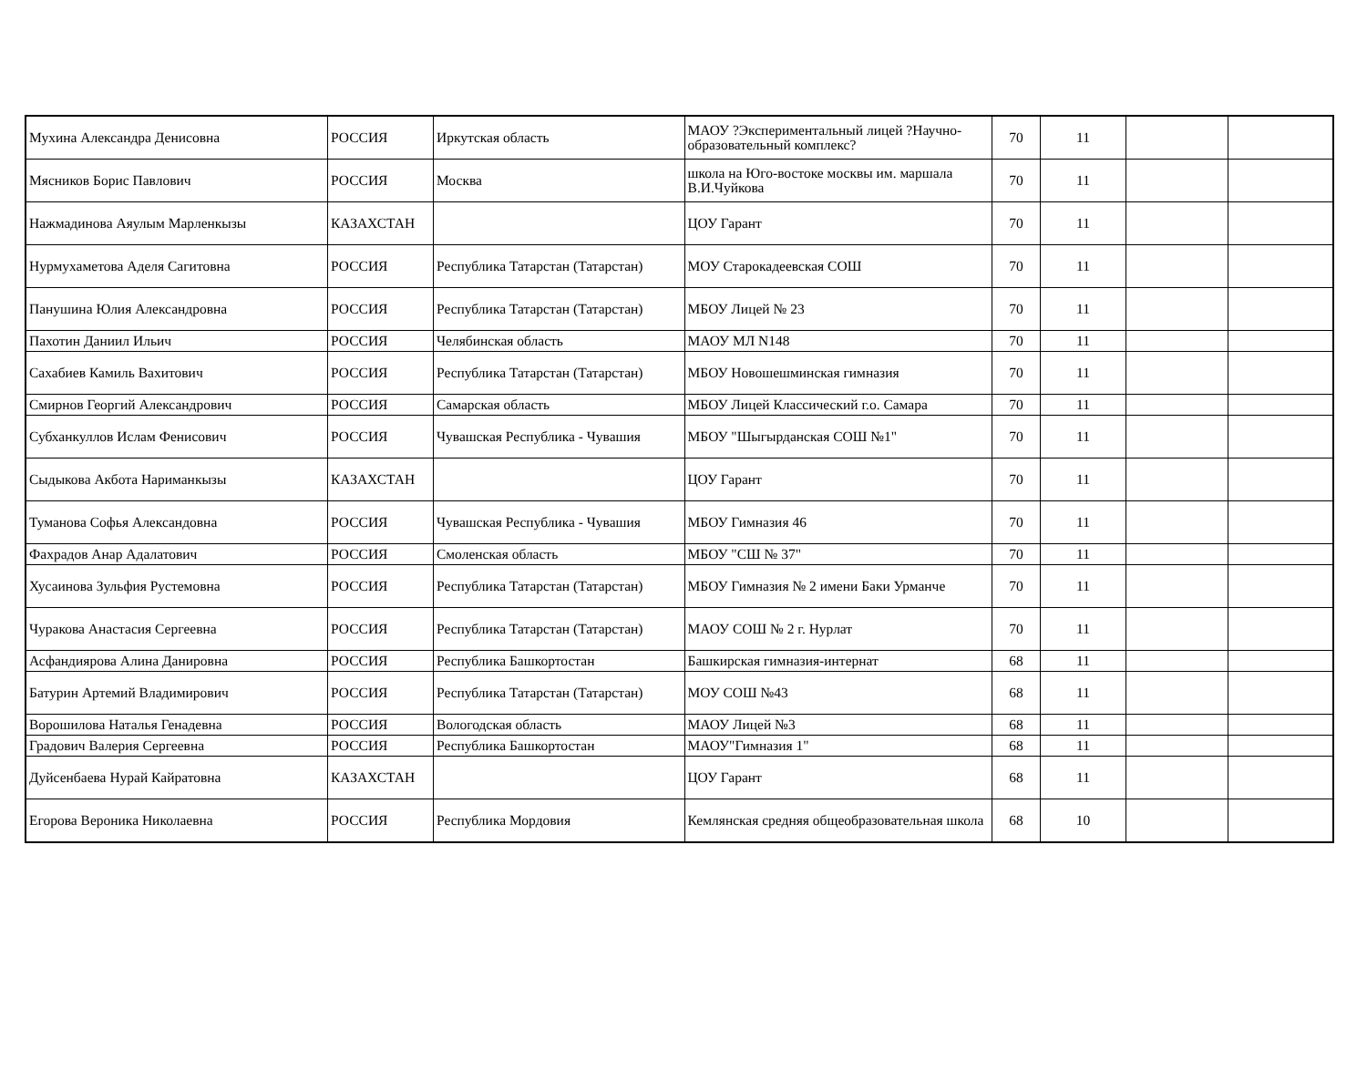| Мухина Александра Денисовна | РОССИЯ | Иркутская область | МАОУ ?Экспериментальный лицей ?Научно-образовательный комплекс? | 70 | 11 | | |
| Мясников Борис Павлович | РОССИЯ | Москва | школа на Юго-востоке москвы им. маршала В.И.Чуйкова | 70 | 11 | | |
| Нажмадинова Аяулым Марленкызы | КАЗАХСТАН | | ЦОУ Гарант | 70 | 11 | | |
| Нурмухаметова Аделя Сагитовна | РОССИЯ | Республика Татарстан (Татарстан) | МОУ Старокадеевская СОШ | 70 | 11 | | |
| Панушина Юлия Александровна | РОССИЯ | Республика Татарстан (Татарстан) | МБОУ Лицей № 23 | 70 | 11 | | |
| Пахотин Даниил Ильич | РОССИЯ | Челябинская область | МАОУ МЛ N148 | 70 | 11 | | |
| Сахабиев Камиль Вахитович | РОССИЯ | Республика Татарстан (Татарстан) | МБОУ Новошешминская гимназия | 70 | 11 | | |
| Смирнов Георгий Александрович | РОССИЯ | Самарская область | МБОУ Лицей Классический г.о. Самара | 70 | 11 | | |
| Субханкуллов Ислам Фенисович | РОССИЯ | Чувашская Республика - Чувашия | МБОУ "Шыгырданская СОШ №1" | 70 | 11 | | |
| Сыдыкова Акбота Нариманкызы | КАЗАХСТАН | | ЦОУ Гарант | 70 | 11 | | |
| Туманова Софья Александовна | РОССИЯ | Чувашская Республика - Чувашия | МБОУ Гимназия 46 | 70 | 11 | | |
| Фахрадов Анар Адалатович | РОССИЯ | Смоленская область | МБОУ "СШ № 37" | 70 | 11 | | |
| Хусаинова Зульфия Рустемовна | РОССИЯ | Республика Татарстан (Татарстан) | МБОУ Гимназия № 2 имени Баки Урманче | 70 | 11 | | |
| Чуракова Анастасия Сергеевна | РОССИЯ | Республика Татарстан (Татарстан) | МАОУ СОШ № 2 г. Нурлат | 70 | 11 | | |
| Асфандиярова Алина Данировна | РОССИЯ | Республика Башкортостан | Башкирская гимназия-интернат | 68 | 11 | | |
| Батурин Артемий Владимирович | РОССИЯ | Республика Татарстан (Татарстан) | МОУ СОШ №43 | 68 | 11 | | |
| Ворошилова Наталья Генадевна | РОССИЯ | Вологодская область | МАОУ Лицей №3 | 68 | 11 | | |
| Градович Валерия Сергеевна | РОССИЯ | Республика Башкортостан | МАОУ"Гимназия 1" | 68 | 11 | | |
| Дуйсенбаева Нурай Кайратовна | КАЗАХСТАН | | ЦОУ Гарант | 68 | 11 | | |
| Егорова Вероника Николаевна | РОССИЯ | Республика Мордовия | Кемлянская средняя общеобразовательная школа | 68 | 10 | | |